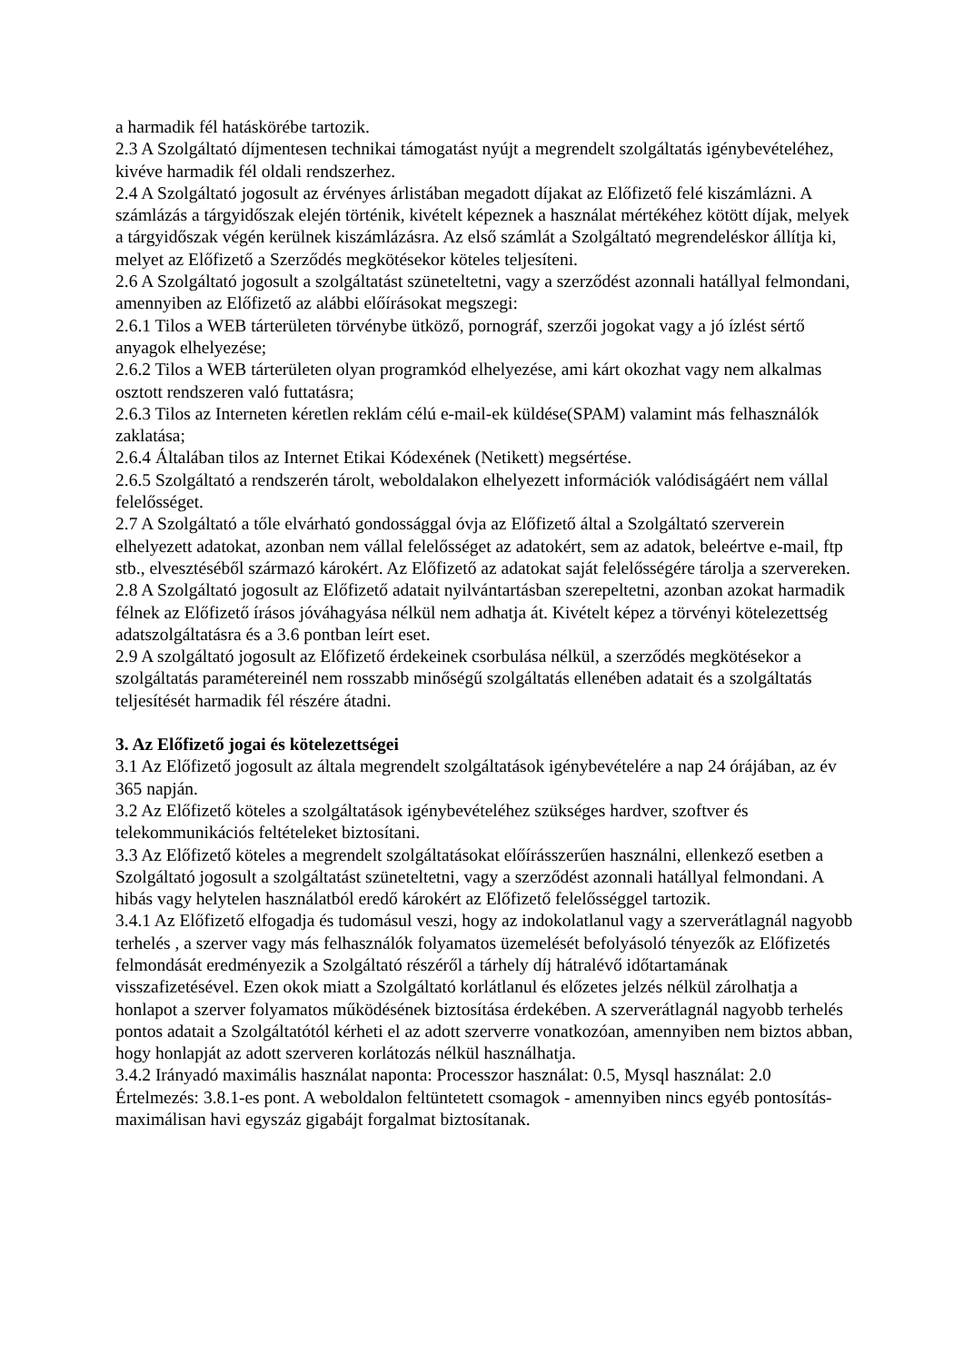a harmadik fél hatáskörébe tartozik.
2.3 A Szolgáltató díjmentesen technikai támogatást nyújt a megrendelt szolgáltatás igénybevételéhez, kivéve harmadik fél oldali rendszerhez.
2.4 A Szolgáltató jogosult az érvényes árlistában megadott díjakat az Előfizető felé kiszámlázni. A számlázás a tárgyidőszak elején történik, kivételt képeznek a használat mértékéhez kötött díjak, melyek a tárgyidőszak végén kerülnek kiszámlázásra. Az első számlát a Szolgáltató megrendeléskor állítja ki, melyet az Előfizető a Szerződés megkötésekor köteles teljesíteni.
2.6 A Szolgáltató jogosult a szolgáltatást szüneteltetni, vagy a szerződést azonnali hatállyal felmondani, amennyiben az Előfizető az alábbi előírásokat megszegi:
2.6.1 Tilos a WEB tárterületen törvénybe ütköző, pornográf, szerzői jogokat vagy a jó ízlést sértő anyagok elhelyezése;
2.6.2 Tilos a WEB tárterületen olyan programkód elhelyezése, ami kárt okozhat vagy nem alkalmas osztott rendszeren való futtatásra;
2.6.3 Tilos az Interneten kéretlen reklám célú e-mail-ek küldése(SPAM) valamint más felhasználók zaklatása;
2.6.4 Általában tilos az Internet Etikai Kódexének (Netikett) megsértése.
2.6.5 Szolgáltató a rendszerén tárolt, weboldalakon elhelyezett információk valódiságáért nem vállal felelősséget.
2.7 A Szolgáltató a tőle elvárható gondossággal óvja az Előfizető által a Szolgáltató szerverein elhelyezett adatokat, azonban nem vállal felelősséget az adatokért, sem az adatok, beleértve e-mail, ftp stb., elvesztéséből származó károkért. Az Előfizető az adatokat saját felelősségére tárolja a szervereken.
2.8 A Szolgáltató jogosult az Előfizető adatait nyilvántartásban szerepeltetni, azonban azokat harmadik félnek az Előfizető írásos jóváhagyása nélkül nem adhatja át. Kivételt képez a törvényi kötelezettség adatszolgáltatásra és a 3.6 pontban leírt eset.
2.9 A szolgáltató jogosult az Előfizető érdekeinek csorbulása nélkül, a szerződés megkötésekor a szolgáltatás paramétereinél nem rosszabb minőségű szolgáltatás ellenében adatait és a szolgáltatás teljesítését harmadik fél részére átadni.
3. Az Előfizető jogai és kötelezettségei
3.1 Az Előfizető jogosult az általa megrendelt szolgáltatások igénybevételére a nap 24 órájában, az év 365 napján.
3.2 Az Előfizető köteles a szolgáltatások igénybevételéhez szükséges hardver, szoftver és telekommunikációs feltételeket biztosítani.
3.3 Az Előfizető köteles a megrendelt szolgáltatásokat előírásszerűen használni, ellenkező esetben a Szolgáltató jogosult a szolgáltatást szüneteltetni, vagy a szerződést azonnali hatállyal felmondani. A hibás vagy helytelen használatból eredő károkért az Előfizető felelősséggel tartozik.
3.4.1 Az Előfizető elfogadja és tudomásul veszi, hogy az indokolatlanul vagy a szerverátlagnál nagyobb terhelés , a szerver vagy más felhasználók folyamatos üzemelését befolyásoló tényezők az Előfizetés felmondását eredményezik a Szolgáltató részéről a tárhely díj hátralévő időtartamának visszafizetésével. Ezen okok miatt a Szolgáltató korlátlanul és előzetes jelzés nélkül zárolhatja a honlapot a szerver folyamatos működésének biztosítása érdekében. A szerverátlagnál nagyobb terhelés pontos adatait a Szolgáltatótól kérheti el az adott szerverre vonatkozóan, amennyiben nem biztos abban, hogy honlapját az adott szerveren korlátozás nélkül használhatja.
3.4.2 Irányadó maximális használat naponta: Processzor használat: 0.5, Mysql használat: 2.0 Értelmezés: 3.8.1-es pont. A weboldalon feltüntetett csomagok - amennyiben nincs egyéb pontosítás- maximálisan havi egyszáz gigabájt forgalmat biztosítanak.